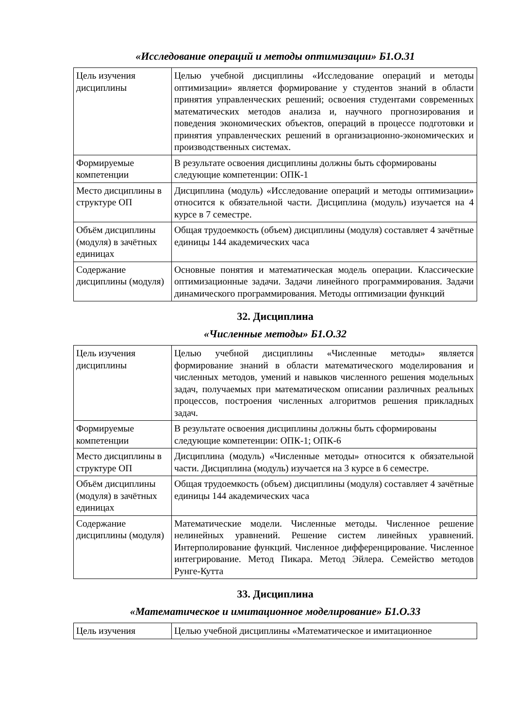«Исследование операций и методы оптимизации» Б1.О.31
| Цель изучения дисциплины | Целью учебной дисциплины «Исследование операций и методы оптимизации» является формирование у студентов знаний в области принятия управленческих решений; освоения студентами современных математических методов анализа и, научного прогнозирования и поведения экономических объектов, операций в процессе подготовки и принятия управленческих решений в организационно-экономических и производственных системах. |
| Формируемые компетенции | В результате освоения дисциплины должны быть сформированы следующие компетенции: ОПК-1 |
| Место дисциплины в структуре ОП | Дисциплина (модуль) «Исследование операций и методы оптимизации» относится к обязательной части. Дисциплина (модуль) изучается на 4 курсе в 7 семестре. |
| Объём дисциплины (модуля) в зачётных единицах | Общая трудоемкость (объем) дисциплины (модуля) составляет 4 зачётные единицы 144 академических часа |
| Содержание дисциплины (модуля) | Основные понятия и математическая модель операции. Классические оптимизационные задачи. Задачи линейного программирования. Задачи динамического программирования. Методы оптимизации функций |
32. Дисциплина
«Численные методы» Б1.О.32
| Цель изучения дисциплины | Целью учебной дисциплины «Численные методы» является формирование знаний в области математического моделирования и численных методов, умений и навыков численного решения модельных задач, получаемых при математическом описании различных реальных процессов, построения численных алгоритмов решения прикладных задач. |
| Формируемые компетенции | В результате освоения дисциплины должны быть сформированы следующие компетенции: ОПК-1; ОПК-6 |
| Место дисциплины в структуре ОП | Дисциплина (модуль) «Численные методы» относится к обязательной части. Дисциплина (модуль) изучается на 3 курсе в 6 семестре. |
| Объём дисциплины (модуля) в зачётных единицах | Общая трудоемкость (объем) дисциплины (модуля) составляет 4 зачётные единицы 144 академических часа |
| Содержание дисциплины (модуля) | Математические модели. Численные методы. Численное решение нелинейных уравнений. Решение систем линейных уравнений. Интерполирование функций. Численное дифференцирование. Численное интегрирование. Метод Пикара. Метод Эйлера. Семейство методов Рунге-Кутта |
33. Дисциплина
«Математическое и имитационное моделирование» Б1.О.33
| Цель изучения | Целью учебной дисциплины «Математическое и имитационное |